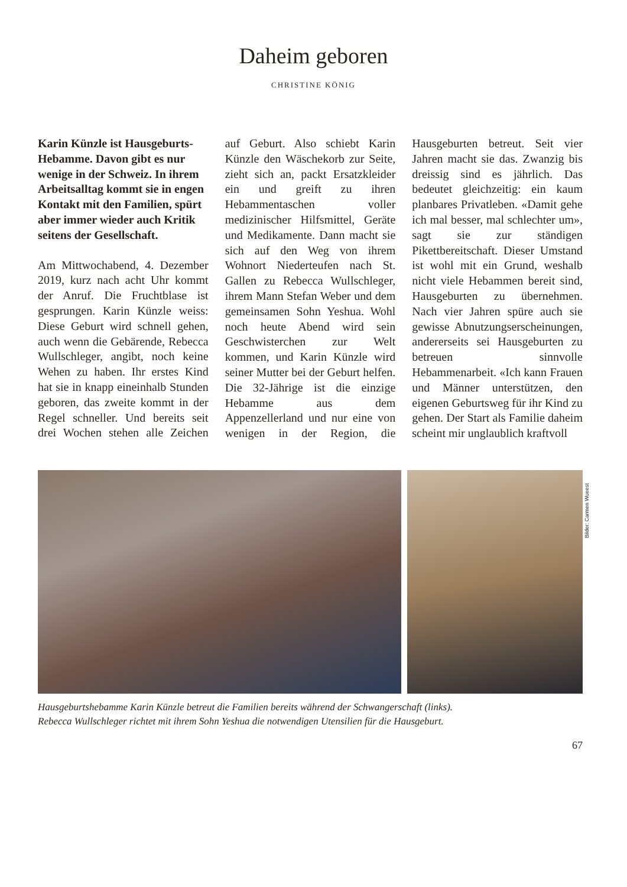Daheim geboren
CHRISTINE KÖNIG
Karin Künzle ist Hausgeburts-Hebamme. Davon gibt es nur wenige in der Schweiz. In ihrem Arbeitsalltag kommt sie in engen Kontakt mit den Familien, spürt aber immer wieder auch Kritik seitens der Gesellschaft.
Am Mittwochabend, 4. Dezember 2019, kurz nach acht Uhr kommt der Anruf. Die Fruchtblase ist gesprungen. Karin Künzle weiss: Diese Geburt wird schnell gehen, auch wenn die Gebärende, Rebecca Wullschleger, angibt, noch keine Wehen zu haben. Ihr erstes Kind hat sie in knapp eineinhalb Stunden geboren, das zweite kommt in der Regel schneller. Und bereits seit drei Wochen stehen alle Zeichen auf Geburt. Also schiebt Karin Künzle den Wäschekorb zur Seite, zieht sich an, packt Ersatzkleider ein und greift zu ihren Hebammentaschen voller medizinischer Hilfsmittel, Geräte und Medikamente. Dann macht sie sich auf den Weg von ihrem Wohnort Niederteufen nach St. Gallen zu Rebecca Wullschleger, ihrem Mann Stefan Weber und dem gemeinsamen Sohn Yeshua. Wohl noch heute Abend wird sein Geschwisterchen zur Welt kommen, und Karin Künzle wird seiner Mutter bei der Geburt helfen. Die 32-Jährige ist die einzige Hebamme aus dem Appenzellerland und nur eine von wenigen in der Region, die Hausgeburten betreut. Seit vier Jahren macht sie das. Zwanzig bis dreissig sind es jährlich. Das bedeutet gleichzeitig: ein kaum planbares Privatleben. «Damit gehe ich mal besser, mal schlechter um», sagt sie zur ständigen Pikettbereitschaft. Dieser Umstand ist wohl mit ein Grund, weshalb nicht viele Hebammen bereit sind, Hausgeburten zu übernehmen. Nach vier Jahren spüre auch sie gewisse Abnutzungserscheinungen, andererseits sei Hausgeburten zu betreuen sinnvolle Hebammenarbeit. «Ich kann Frauen und Männer unterstützen, den eigenen Geburtsweg für ihr Kind zu gehen. Der Start als Familie daheim scheint mir unglaublich kraftvoll
Bilder: Carmen Wueest
Hausgeburtshebamme Karin Künzle betreut die Familien bereits während der Schwangerschaft (links).
Rebecca Wullschleger richtet mit ihrem Sohn Yeshua die notwendigen Utensilien für die Hausgeburt.
67